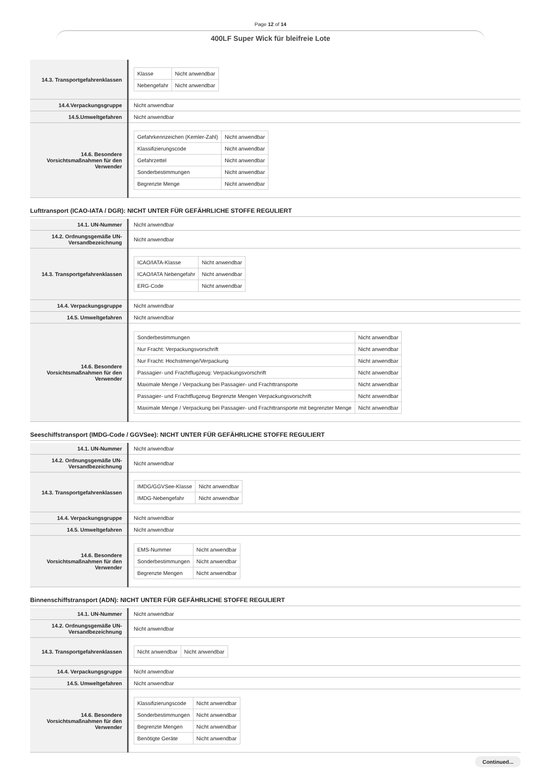Page 12 of 14
400LF Super Wick für bleifreie Lote
| 14.3. Transportgefahrenklassen | / Klasse / Nicht anwendbar / / Nebengefahr / Nicht anwendbar / |
| 14.4.Verpackungsgruppe | Nicht anwendbar |
| 14.5.Umweltgefahren | Nicht anwendbar |
| 14.6. Besondere Vorsichtsmaßnahmen für den Verwender | / Gefahrkennzeichen (Kemler-Zahl) / Nicht anwendbar / / Klassifizierungscode / Nicht anwendbar / / Gefahrzettel / Nicht anwendbar / / Sonderbestimmungen / Nicht anwendbar / / Begrenzte Menge / Nicht anwendbar / |
Lufttransport (ICAO-IATA / DGR): NICHT UNTER FÜR GEFÄHRLICHE STOFFE REGULIERT
| 14.1. UN-Nummer | Nicht anwendbar |
| 14.2. Ordnungsgemäße UN-Versandbezeichnung | Nicht anwendbar |
| 14.3. Transportgefahrenklassen | / ICAO/IATA-Klasse / Nicht anwendbar / / ICAO/IATA Nebengefahr / Nicht anwendbar / / ERG-Code / Nicht anwendbar / |
| 14.4. Verpackungsgruppe | Nicht anwendbar |
| 14.5. Umweltgefahren | Nicht anwendbar |
| 14.6. Besondere Vorsichtsmaßnahmen für den Verwender | / Sonderbestimmungen / Nicht anwendbar / / Nur Fracht: Verpackungsvorschrift / Nicht anwendbar / / Nur Fracht: Hochstmenge/Verpackung / Nicht anwendbar / / Passagier- und Frachtflugzeug: Verpackungsvorschrift / Nicht anwendbar / / Maximale Menge / Verpackung bei Passagier- und Frachttransporte / Nicht anwendbar / / Passagier- und Frachtflugzeug Begrenzte Mengen Verpackungsvorschrift / Nicht anwendbar / / Maximale Menge / Verpackung bei Passagier- und Frachttransporte mit begrenzter Menge / Nicht anwendbar / |
Seeschiffstransport (IMDG-Code / GGVSee): NICHT UNTER FÜR GEFÄHRLICHE STOFFE REGULIERT
| 14.1. UN-Nummer | Nicht anwendbar |
| 14.2. Ordnungsgemäße UN-Versandbezeichnung | Nicht anwendbar |
| 14.3. Transportgefahrenklassen | / IMDG/GGVSee-Klasse / Nicht anwendbar / / IMDG-Nebengefahr / Nicht anwendbar / |
| 14.4. Verpackungsgruppe | Nicht anwendbar |
| 14.5. Umweltgefahren | Nicht anwendbar |
| 14.6. Besondere Vorsichtsmaßnahmen für den Verwender | / EMS-Nummer / Nicht anwendbar / / Sonderbestimmungen / Nicht anwendbar / / Begrenzte Mengen / Nicht anwendbar / |
Binnenschiffstransport (ADN): NICHT UNTER FÜR GEFÄHRLICHE STOFFE REGULIERT
| 14.1. UN-Nummer | Nicht anwendbar |
| 14.2. Ordnungsgemäße UN-Versandbezeichnung | Nicht anwendbar |
| 14.3. Transportgefahrenklassen | / Nicht anwendbar / Nicht anwendbar / |
| 14.4. Verpackungsgruppe | Nicht anwendbar |
| 14.5. Umweltgefahren | Nicht anwendbar |
| 14.6. Besondere Vorsichtsmaßnahmen für den Verwender | / Klassifizierungscode / Nicht anwendbar / / Sonderbestimmungen / Nicht anwendbar / / Begrenzte Mengen / Nicht anwendbar / / Benötigte Geräte / Nicht anwendbar / |
Continued...